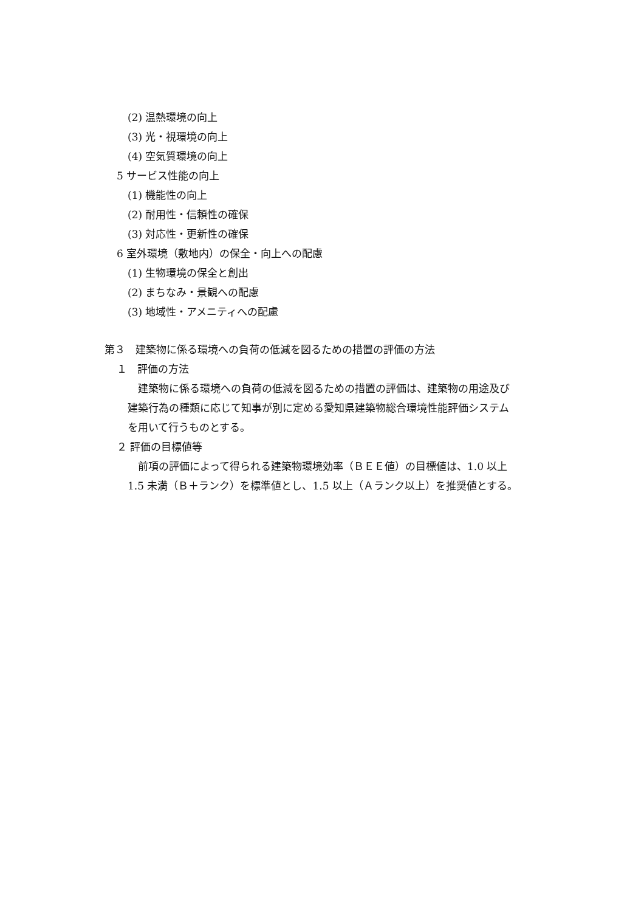(2) 温熱環境の向上
(3) 光・視環境の向上
(4) 空気質環境の向上
5 サービス性能の向上
(1) 機能性の向上
(2) 耐用性・信頼性の確保
(3) 対応性・更新性の確保
6 室外環境（敷地内）の保全・向上への配慮
(1) 生物環境の保全と創出
(2) まちなみ・景観への配慮
(3) 地域性・アメニティへの配慮
第３　建築物に係る環境への負荷の低減を図るための措置の評価の方法
１　評価の方法
　建築物に係る環境への負荷の低減を図るための措置の評価は、建築物の用途及び
建築行為の種類に応じて知事が別に定める愛知県建築物総合環境性能評価システム
を用いて行うものとする。
２ 評価の目標値等
　前項の評価によって得られる建築物環境効率（ＢＥＥ値）の目標値は、1.0 以上
1.5 未満（Ｂ＋ランク）を標準値とし、1.5 以上（Ａランク以上）を推奨値とする。